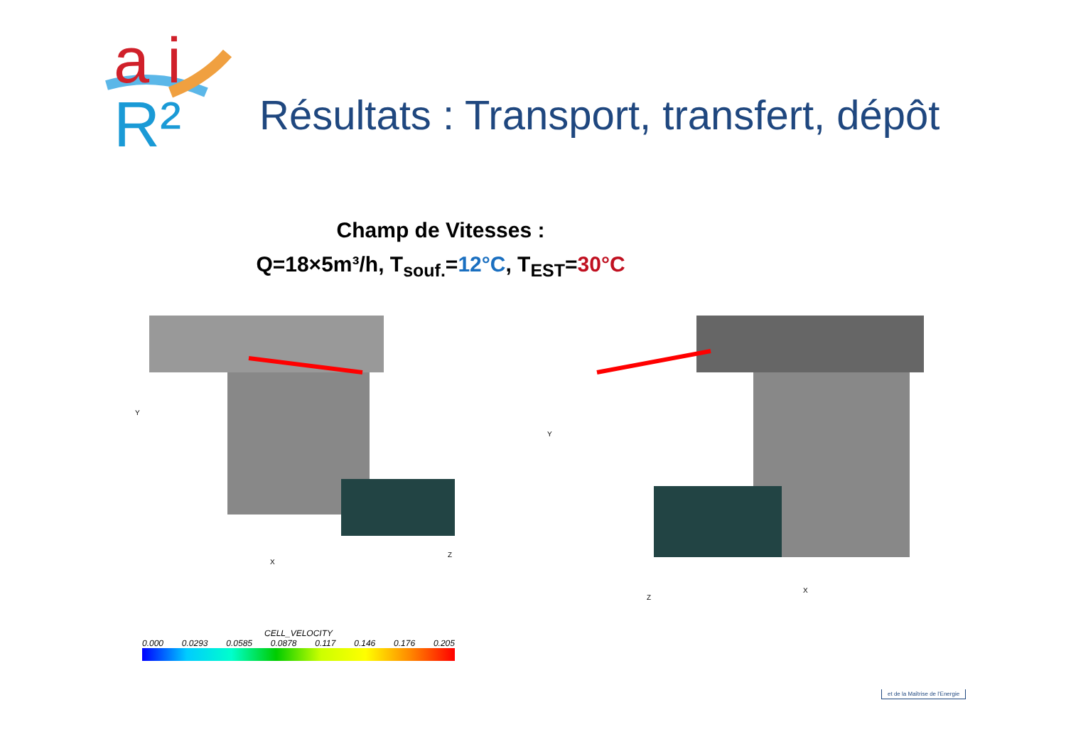a i R²
Résultats : Transport, transfert, dépôt
Champ de Vitesses :
Q=18×5m³/h, T<sub>souf.</sub>=12°C, T<sub>EST</sub>=30°C
Y
X
Z
Y
X
Z
CELL_VELOCITY
0.000 0.0293 0.0585 0.0878 0.117 0.146 0.176 0.205
et de la Maîtrise de l'Energie